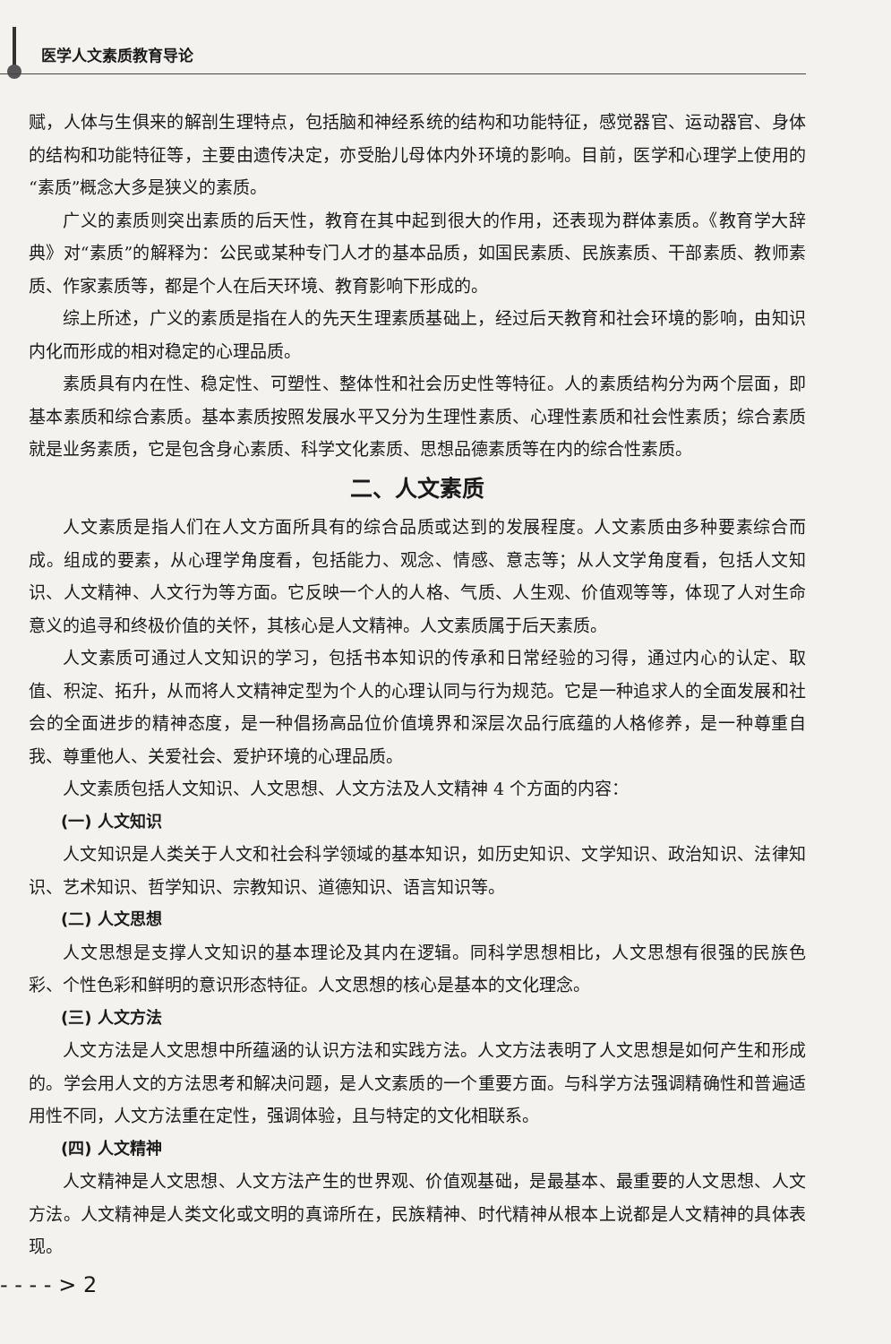医学人文素质教育导论
赋，人体与生俱来的解剖生理特点，包括脑和神经系统的结构和功能特征，感觉器官、运动器官、身体的结构和功能特征等，主要由遗传决定，亦受胎儿母体内外环境的影响。目前，医学和心理学上使用的“素质”概念大多是狭义的素质。
广义的素质则突出素质的后天性，教育在其中起到很大的作用，还表现为群体素质。《教育学大辞典》对“素质”的解释为：公民或某种专门人才的基本品质，如国民素质、民族素质、干部素质、教师素质、作家素质等，都是个人在后天环境、教育影响下形成的。
综上所述，广义的素质是指在人的先天生理素质基础上，经过后天教育和社会环境的影响，由知识内化而形成的相对稳定的心理品质。
素质具有内在性、稳定性、可塑性、整体性和社会历史性等特征。人的素质结构分为两个层面，即基本素质和综合素质。基本素质按照发展水平又分为生理性素质、心理性素质和社会性素质；综合素质就是业务素质，它是包含身心素质、科学文化素质、思想品德素质等在内的综合性素质。
二、人文素质
人文素质是指人们在人文方面所具有的综合品质或达到的发展程度。人文素质由多种要素综合而成。组成的要素，从心理学角度看，包括能力、观念、情感、意志等；从人文学角度看，包括人文知识、人文精神、人文行为等方面。它反映一个人的人格、气质、人生观、价值观等等，体现了人对生命意义的追寻和终极价值的关怀，其核心是人文精神。人文素质属于后天素质。
人文素质可通过人文知识的学习，包括书本知识的传承和日常经验的习得，通过内心的认定、取值、积淀、拓升，从而将人文精神定型为个人的心理认同与行为规范。它是一种追求人的全面发展和社会的全面进步的精神态度，是一种倡扬高品位价值境界和深层次品行底蕴的人格修养，是一种尊重自我、尊重他人、关爱社会、爱护环境的心理品质。
人文素质包括人文知识、人文思想、人文方法及人文精神 4 个方面的内容：
(一) 人文知识
人文知识是人类关于人文和社会科学领域的基本知识，如历史知识、文学知识、政治知识、法律知识、艺术知识、哲学知识、宗教知识、道德知识、语言知识等。
(二) 人文思想
人文思想是支撑人文知识的基本理论及其内在逻辑。同科学思想相比，人文思想有很强的民族色彩、个性色彩和鲜明的意识形态特征。人文思想的核心是基本的文化理念。
(三) 人文方法
人文方法是人文思想中所蕴涵的认识方法和实践方法。人文方法表明了人文思想是如何产生和形成的。学会用人文的方法思考和解决问题，是人文素质的一个重要方面。与科学方法强调精确性和普遍适用性不同，人文方法重在定性，强调体验，且与特定的文化相联系。
(四) 人文精神
人文精神是人文思想、人文方法产生的世界观、价值观基础，是最基本、最重要的人文思想、人文方法。人文精神是人类文化或文明的真谛所在，民族精神、时代精神从根本上说都是人文精神的具体表现。
- - - - > 2